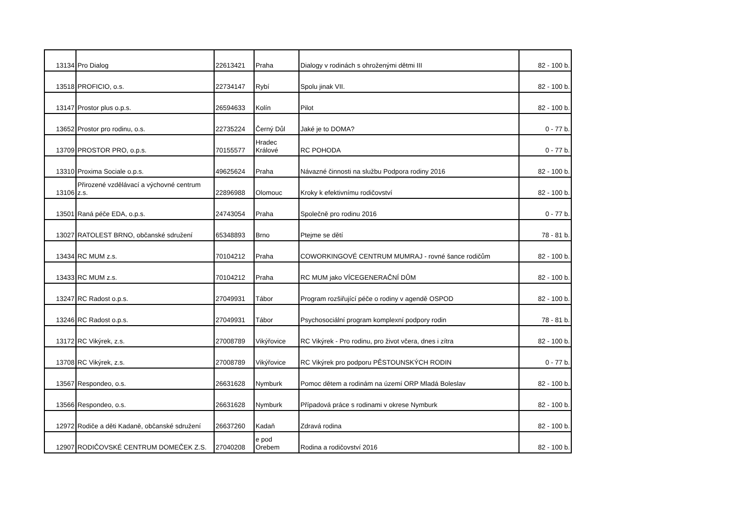| 13134 | Pro Dialog | 22613421 | Praha | Dialogy v rodinách s ohroženými dětmi III | 82 - 100 b. |
| 13518 | PROFICIO, o.s. | 22734147 | Rybí | Spolu jinak VII. | 82 - 100 b. |
| 13147 | Prostor plus o.p.s. | 26594633 | Kolín | Pilot | 82 - 100 b. |
| 13652 | Prostor pro rodinu, o.s. | 22735224 | Černý Důl | Jaké je to DOMA? | 0 - 77 b. |
| 13709 | PROSTOR PRO, o.p.s. | 70155577 | Hradec Králové | RC POHODA | 0 - 77 b. |
| 13310 | Proxima Sociale o.p.s. | 49625624 | Praha | Návazné činnosti na službu Podpora rodiny 2016 | 82 - 100 b. |
| 13106 | Přirozené vzdělávací a výchovné centrum z.s. | 22896988 | Olomouc | Kroky k efektivnímu rodičovství | 82 - 100 b. |
| 13501 | Raná péče EDA, o.p.s. | 24743054 | Praha | Společně pro rodinu 2016 | 0 - 77 b. |
| 13027 | RATOLEST BRNO, občanské sdružení | 65348893 | Brno | Ptejme se dětí | 78 - 81 b. |
| 13434 | RC MUM z.s. | 70104212 | Praha | COWORKINGOVÉ CENTRUM MUMRAJ - rovné šance rodičům | 82 - 100 b. |
| 13433 | RC MUM z.s. | 70104212 | Praha | RC MUM jako VÍCEGENERAČNÍ DŮM | 82 - 100 b. |
| 13247 | RC Radost o.p.s. | 27049931 | Tábor | Program rozšiřující péče o rodiny v agendě OSPOD | 82 - 100 b. |
| 13246 | RC Radost o.p.s. | 27049931 | Tábor | Psychosociální program komplexní podpory rodin | 78 - 81 b. |
| 13172 | RC Vikýrek, z.s. | 27008789 | Vikýřovice | RC Vikýrek - Pro rodinu, pro život včera, dnes i zítra | 82 - 100 b. |
| 13708 | RC Vikýrek, z.s. | 27008789 | Vikýřovice | RC Vikýrek pro podporu PĚSTOUNSKÝCH RODIN | 0 - 77 b. |
| 13567 | Respondeo, o.s. | 26631628 | Nymburk | Pomoc dětem a rodinám na území ORP Mladá Boleslav | 82 - 100 b. |
| 13566 | Respondeo, o.s. | 26631628 | Nymburk | Případová práce s rodinami v okrese Nymburk | 82 - 100 b. |
| 12972 | Rodiče a děti Kadaně, občanské sdružení | 26637260 | Kadaň | Zdravá rodina | 82 - 100 b. |
| 12907 | RODIČOVSKÉ CENTRUM DOMEČEK Z.S. | 27040208 | e pod Orebem | Rodina a rodičovství 2016 | 82 - 100 b. |